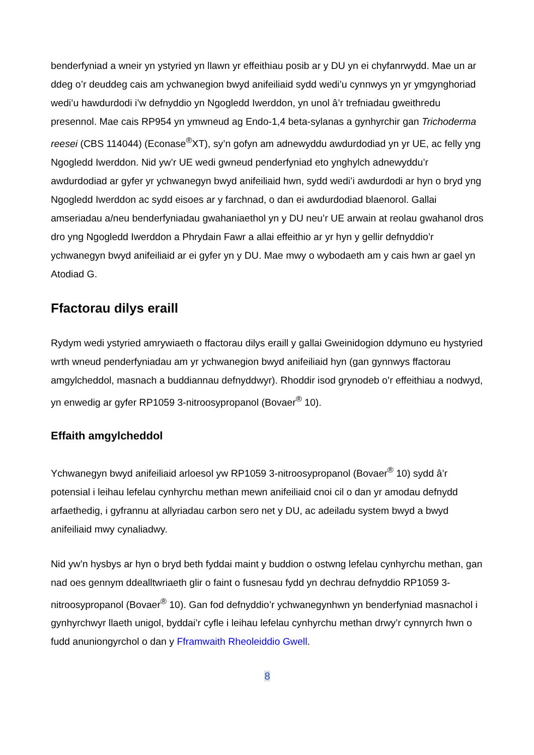benderfyniad a wneir yn ystyried yn llawn yr effeithiau posib ar y DU yn ei chyfanrwydd. Mae un ar ddeg o’r deuddeg cais am ychwanegion bwyd anifeiliaid sydd wedi’u cynnwys yn yr ymgynghoriad wedi’u hawdurdodi i’w defnyddio yn Ngogledd Iwerddon, yn unol â’r trefniadau gweithredu presennol. Mae cais RP954 yn ymwneud ag Endo-1,4 beta-sylanas a gynhyrchir gan Trichoderma reesei (CBS 114044) (Econase<sup>®</sup>XT), sy’n gofyn am adnewyddu awdurdodiad yn yr UE, ac felly yng Ngogledd Iwerddon. Nid yw’r UE wedi gwneud penderfyniad eto ynghylch adnewyddu’r awdurdodiad ar gyfer yr ychwanegyn bwyd anifeiliaid hwn, sydd wedi’i awdurdodi ar hyn o bryd yng Ngogledd Iwerddon ac sydd eisoes ar y farchnad, o dan ei awdurdodiad blaenorol. Gallai amseriadau a/neu benderfyniadau gwahaniaethol yn y DU neu’r UE arwain at reolau gwahanol dros dro yng Ngogledd Iwerddon a Phrydain Fawr a allai effeithio ar yr hyn y gellir defnyddio’r ychwanegyn bwyd anifeiliaid ar ei gyfer yn y DU. Mae mwy o wybodaeth am y cais hwn ar gael yn Atodiad G.
Ffactorau dilys eraill
Rydym wedi ystyried amrywiaeth o ffactorau dilys eraill y gallai Gweinidogion ddymuno eu hystyried wrth wneud penderfyniadau am yr ychwanegion bwyd anifeiliaid hyn (gan gynnwys ffactorau amgylcheddol, masnach a buddiannau defnyddwyr). Rhoddir isod grynodeb o’r effeithiau a nodwyd, yn enwedig ar gyfer RP1059 3-nitroosypropanol (Bovaer<sup>®</sup> 10).
Effaith amgylcheddol
Ychwanegyn bwyd anifeiliaid arloesol yw RP1059 3-nitroosypropanol (Bovaer<sup>®</sup> 10) sydd â’r potensial i leihau lefelau cynhyrchu methan mewn anifeiliaid cnoi cil o dan yr amodau defnydd arfaethedig, i gyfrannu at allyriadau carbon sero net y DU, ac adeiladu system bwyd a bwyd anifeiliaid mwy cynaliadwy.
Nid yw’n hysbys ar hyn o bryd beth fyddai maint y buddion o ostwng lefelau cynhyrchu methan, gan nad oes gennym ddealltwriaeth glir o faint o fusnesau fydd yn dechrau defnyddio RP1059 3-nitroosypropanol (Bovaer<sup>®</sup> 10). Gan fod defnyddio’r ychwanegynhwn yn benderfyniad masnachol i gynhyrchwyr llaeth unigol, byddai’r cyfle i leihau lefelau cynhyrchu methan drwy’r cynnyrch hwn o fudd anuniongyrchol o dan y Fframwaith Rheoleiddio Gwell.
8